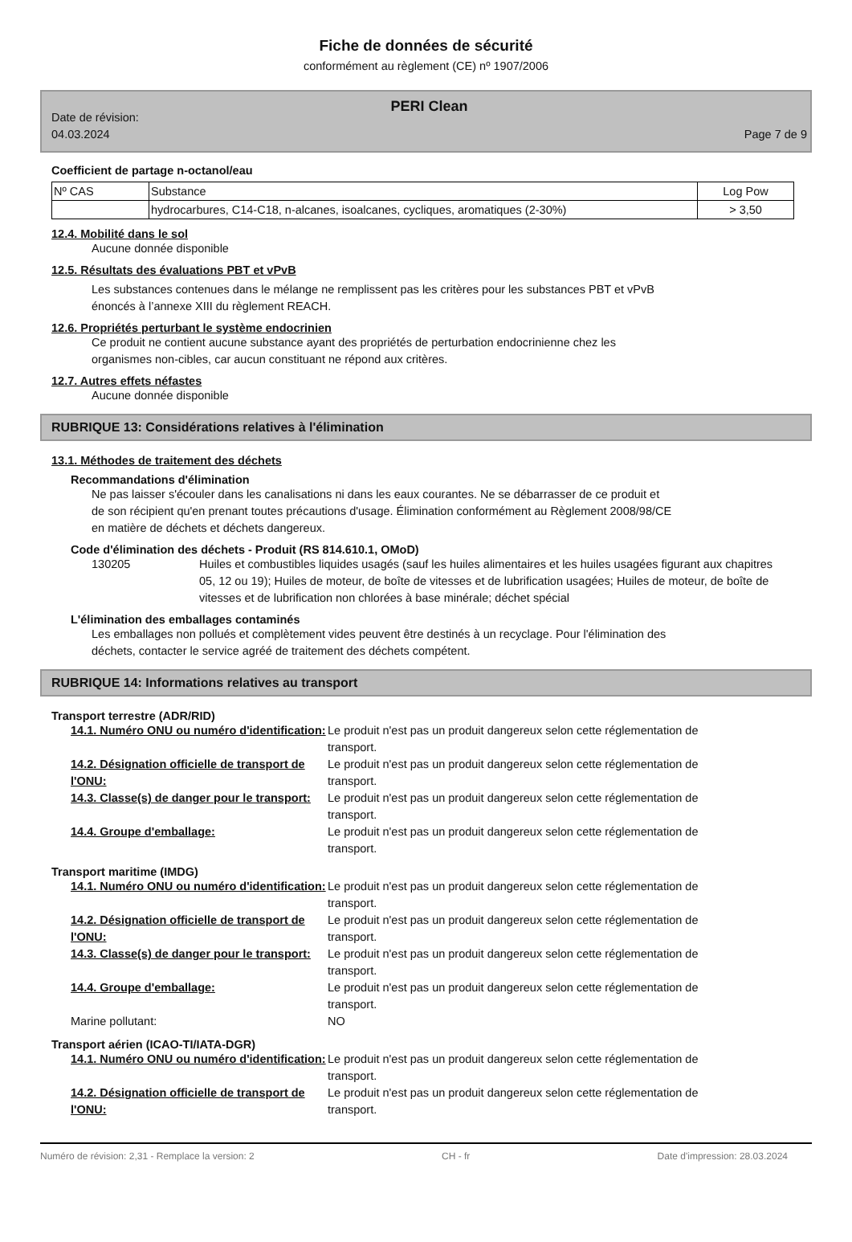Fiche de données de sécurité
conformément au règlement (CE) nº 1907/2006
PERI Clean
Date de révision:
04.03.2024
Page 7 de 9
Coefficient de partage n-octanol/eau
| Nº CAS | Substance | Log Pow |
| | hydrocarbures, C14-C18, n-alcanes, isoalcanes, cycliques, aromatiques (2-30%) | > 3,50 |
12.4. Mobilité dans le sol
Aucune donnée disponible
12.5. Résultats des évaluations PBT et vPvB
Les substances contenues dans le mélange ne remplissent pas les critères pour les substances PBT et vPvB
énoncés à l’annexe XIII du règlement REACH.
12.6. Propriétés perturbant le système endocrinien
Ce produit ne contient aucune substance ayant des propriétés de perturbation endocrinienne chez les
organismes non-cibles, car aucun constituant ne répond aux critères.
12.7. Autres effets néfastes
Aucune donnée disponible
RUBRIQUE 13: Considérations relatives à l'élimination
13.1. Méthodes de traitement des déchets
Recommandations d'élimination
Ne pas laisser s'écouler dans les canalisations ni dans les eaux courantes. Ne se débarrasser de ce produit et
de son récipient qu'en prenant toutes précautions d'usage. Élimination conformément au Règlement 2008/98/CE
en matière de déchets et déchets dangereux.
Code d'élimination des déchets - Produit (RS 814.610.1, OMoD)
130205 Huiles et combustibles liquides usagés (sauf les huiles alimentaires et les huiles usagées figurant aux chapitres 05, 12 ou 19); Huiles de moteur, de boîte de vitesses et de lubrification usagées; Huiles de moteur, de boîte de vitesses et de lubrification non chlorées à base minérale; déchet spécial
L'élimination des emballages contaminés
Les emballages non pollués et complètement vides peuvent être destinés à un recyclage. Pour l'élimination des
déchets, contacter le service agréé de traitement des déchets compétent.
RUBRIQUE 14: Informations relatives au transport
Transport terrestre (ADR/RID)
14.1. Numéro ONU ou numéro d'identification: Le produit n'est pas un produit dangereux selon cette réglementation de transport. 14.2. Désignation officielle de transport de l'ONU: Le produit n'est pas un produit dangereux selon cette réglementation de transport. 14.3. Classe(s) de danger pour le transport: Le produit n'est pas un produit dangereux selon cette réglementation de transport. 14.4. Groupe d'emballage: Le produit n'est pas un produit dangereux selon cette réglementation de transport.
Transport maritime (IMDG)
14.1. Numéro ONU ou numéro d'identification: Le produit n'est pas un produit dangereux selon cette réglementation de transport. 14.2. Désignation officielle de transport de l'ONU: Le produit n'est pas un produit dangereux selon cette réglementation de transport. 14.3. Classe(s) de danger pour le transport: Le produit n'est pas un produit dangereux selon cette réglementation de transport. 14.4. Groupe d'emballage: Le produit n'est pas un produit dangereux selon cette réglementation de transport. Marine pollutant: NO
Transport aérien (ICAO-TI/IATA-DGR)
14.1. Numéro ONU ou numéro d'identification: Le produit n'est pas un produit dangereux selon cette réglementation de transport. 14.2. Désignation officielle de transport de l'ONU: Le produit n'est pas un produit dangereux selon cette réglementation de transport.
Numéro de révision: 2,31 - Remplace la version: 2 CH - fr Date d'impression: 28.03.2024